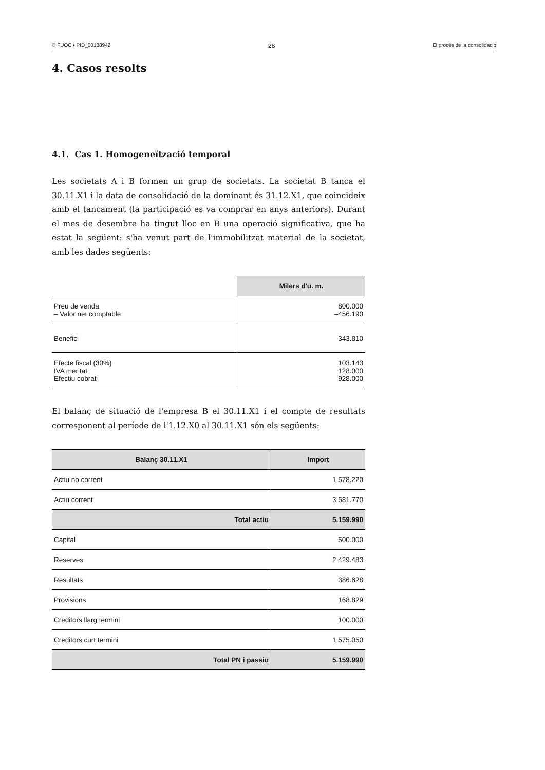© FUOC • PID_00188942 28 El procés de la consolidació
4. Casos resolts
4.1. Cas 1. Homogeneïtzació temporal
Les societats A i B formen un grup de societats. La societat B tanca el 30.11.X1 i la data de consolidació de la dominant és 31.12.X1, que coincideix amb el tancament (la participació es va comprar en anys anteriors). Durant el mes de desembre ha tingut lloc en B una operació significativa, que ha estat la següent: s'ha venut part de l'immobilitzat material de la societat, amb les dades següents:
| | Milers d'u. m. |
| --- | --- |
| Preu de venda – Valor net comptable | 800.000 –456.190 |
| Benefici | 343.810 |
| Efecte fiscal (30%) IVA meritat Efectiu cobrat | 103.143 128.000 928.000 |
El balanç de situació de l'empresa B el 30.11.X1 i el compte de resultats corresponent al període de l'1.12.X0 al 30.11.X1 són els següents:
| Balanç 30.11.X1 | Import |
| --- | --- |
| Actiu no corrent | 1.578.220 |
| Actiu corrent | 3.581.770 |
| Total actiu | 5.159.990 |
| Capital | 500.000 |
| Reserves | 2.429.483 |
| Resultats | 386.628 |
| Provisions | 168.829 |
| Creditors llarg termini | 100.000 |
| Creditors curt termini | 1.575.050 |
| Total PN i passiu | 5.159.990 |